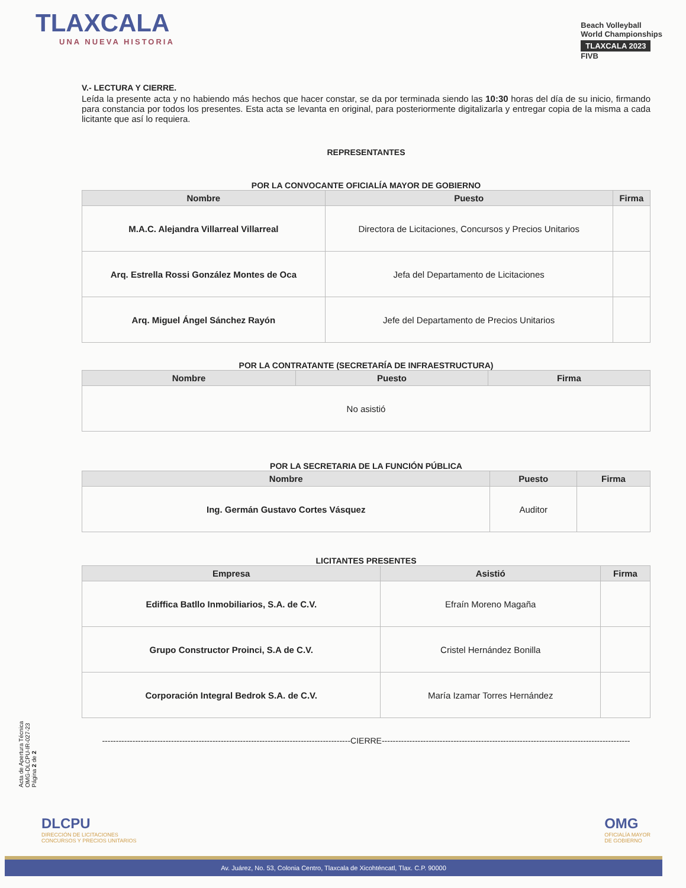TLAXCALA
UNA NUEVA HISTORIA
Beach Volleyball
World Championships
TLAXCALA 2023
FIVB
V.- LECTURA Y CIERRE.
Leída la presente acta y no habiendo más hechos que hacer constar, se da por terminada siendo las 10:30 horas del día de su inicio, firmando para constancia por todos los presentes. Esta acta se levanta en original, para posteriormente digitalizarla y entregar copia de la misma a cada licitante que así lo requiera.
REPRESENTANTES
POR LA CONVOCANTE OFICIALÍA MAYOR DE GOBIERNO
| Nombre | Puesto | Firma |
| --- | --- | --- |
| M.A.C. Alejandra Villarreal Villarreal | Directora de Licitaciones, Concursos y Precios Unitarios | |
| Arq. Estrella Rossi González Montes de Oca | Jefa del Departamento de Licitaciones | |
| Arq. Miguel Ángel Sánchez Rayón | Jefe del Departamento de Precios Unitarios | |
POR LA CONTRATANTE (SECRETARÍA DE INFRAESTRUCTURA)
| Nombre | Puesto | Firma |
| --- | --- | --- |
| No asistió | | |
POR LA SECRETARIA DE LA FUNCIÓN PÚBLICA
| Nombre | Puesto | Firma |
| --- | --- | --- |
| Ing. Germán Gustavo Cortes Vásquez | Auditor | |
LICITANTES PRESENTES
| Empresa | Asistió | Firma |
| --- | --- | --- |
| Ediffica Batllo Inmobiliarios, S.A. de C.V. | Efraín Moreno Magaña | |
| Grupo Constructor Proinci, S.A de C.V. | Cristel Hernández Bonilla | |
| Corporación Integral Bedrok S.A. de C.V. | María Izamar Torres Hernández | |
------------------------------------------------------------------------------------------CIERRE------------------------------------------------------------------------------------------
Acta de Apertura Técnica
OMG-DLCPU-IR-027-23
Página 2 de 2
DLCPU
DIRECCIÓN DE LICITACIONES
CONCURSOS Y PRECIOS UNITARIOS
OMG
OFICIALÍA MAYOR
DE GOBIERNO
Av. Juárez, No. 53, Colonia Centro, Tlaxcala de Xicohténcatl, Tlax. C.P. 90000